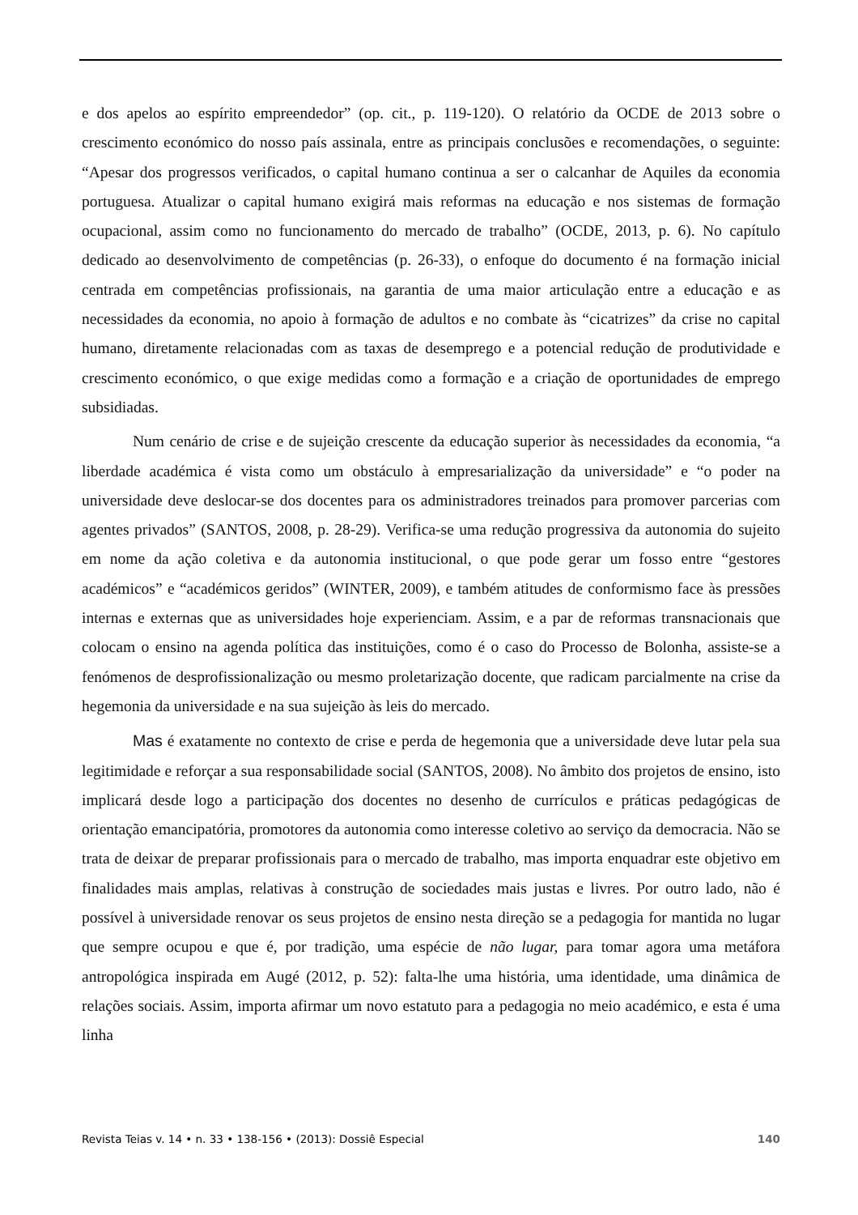e dos apelos ao espírito empreendedor” (op. cit., p. 119-120). O relatório da OCDE de 2013 sobre o crescimento económico do nosso país assinala, entre as principais conclusões e recomendações, o seguinte: “Apesar dos progressos verificados, o capital humano continua a ser o calcanhar de Aquiles da economia portuguesa. Atualizar o capital humano exigirá mais reformas na educação e nos sistemas de formação ocupacional, assim como no funcionamento do mercado de trabalho” (OCDE, 2013, p. 6). No capítulo dedicado ao desenvolvimento de competências (p. 26-33), o enfoque do documento é na formação inicial centrada em competências profissionais, na garantia de uma maior articulação entre a educação e as necessidades da economia, no apoio à formação de adultos e no combate às “cicatrizes” da crise no capital humano, diretamente relacionadas com as taxas de desemprego e a potencial redução de produtividade e crescimento económico, o que exige medidas como a formação e a criação de oportunidades de emprego subsidiadas.
Num cenário de crise e de sujeição crescente da educação superior às necessidades da economia, “a liberdade académica é vista como um obstáculo à empresarialização da universidade” e “o poder na universidade deve deslocar-se dos docentes para os administradores treinados para promover parcerias com agentes privados” (SANTOS, 2008, p. 28-29). Verifica-se uma redução progressiva da autonomia do sujeito em nome da ação coletiva e da autonomia institucional, o que pode gerar um fosso entre “gestores académicos” e “académicos geridos” (WINTER, 2009), e também atitudes de conformismo face às pressões internas e externas que as universidades hoje experienciam. Assim, e a par de reformas transnacionais que colocam o ensino na agenda política das instituições, como é o caso do Processo de Bolonha, assiste-se a fenómenos de desprofissionalização ou mesmo proletarização docente, que radicam parcialmente na crise da hegemonia da universidade e na sua sujeição às leis do mercado.
Mas é exatamente no contexto de crise e perda de hegemonia que a universidade deve lutar pela sua legitimidade e reforçar a sua responsabilidade social (SANTOS, 2008). No âmbito dos projetos de ensino, isto implicará desde logo a participação dos docentes no desenho de currículos e práticas pedagógicas de orientação emancipatória, promotores da autonomia como interesse coletivo ao serviço da democracia. Não se trata de deixar de preparar profissionais para o mercado de trabalho, mas importa enquadrar este objetivo em finalidades mais amplas, relativas à construção de sociedades mais justas e livres. Por outro lado, não é possível à universidade renovar os seus projetos de ensino nesta direção se a pedagogia for mantida no lugar que sempre ocupou e que é, por tradição, uma espécie de não lugar, para tomar agora uma metáfora antropológica inspirada em Augé (2012, p. 52): falta-lhe uma história, uma identidade, uma dinâmica de relações sociais. Assim, importa afirmar um novo estatuto para a pedagogia no meio académico, e esta é uma linha
Revista Teias v. 14 • n. 33 • 138-156 • (2013): Dossiê Especial 140